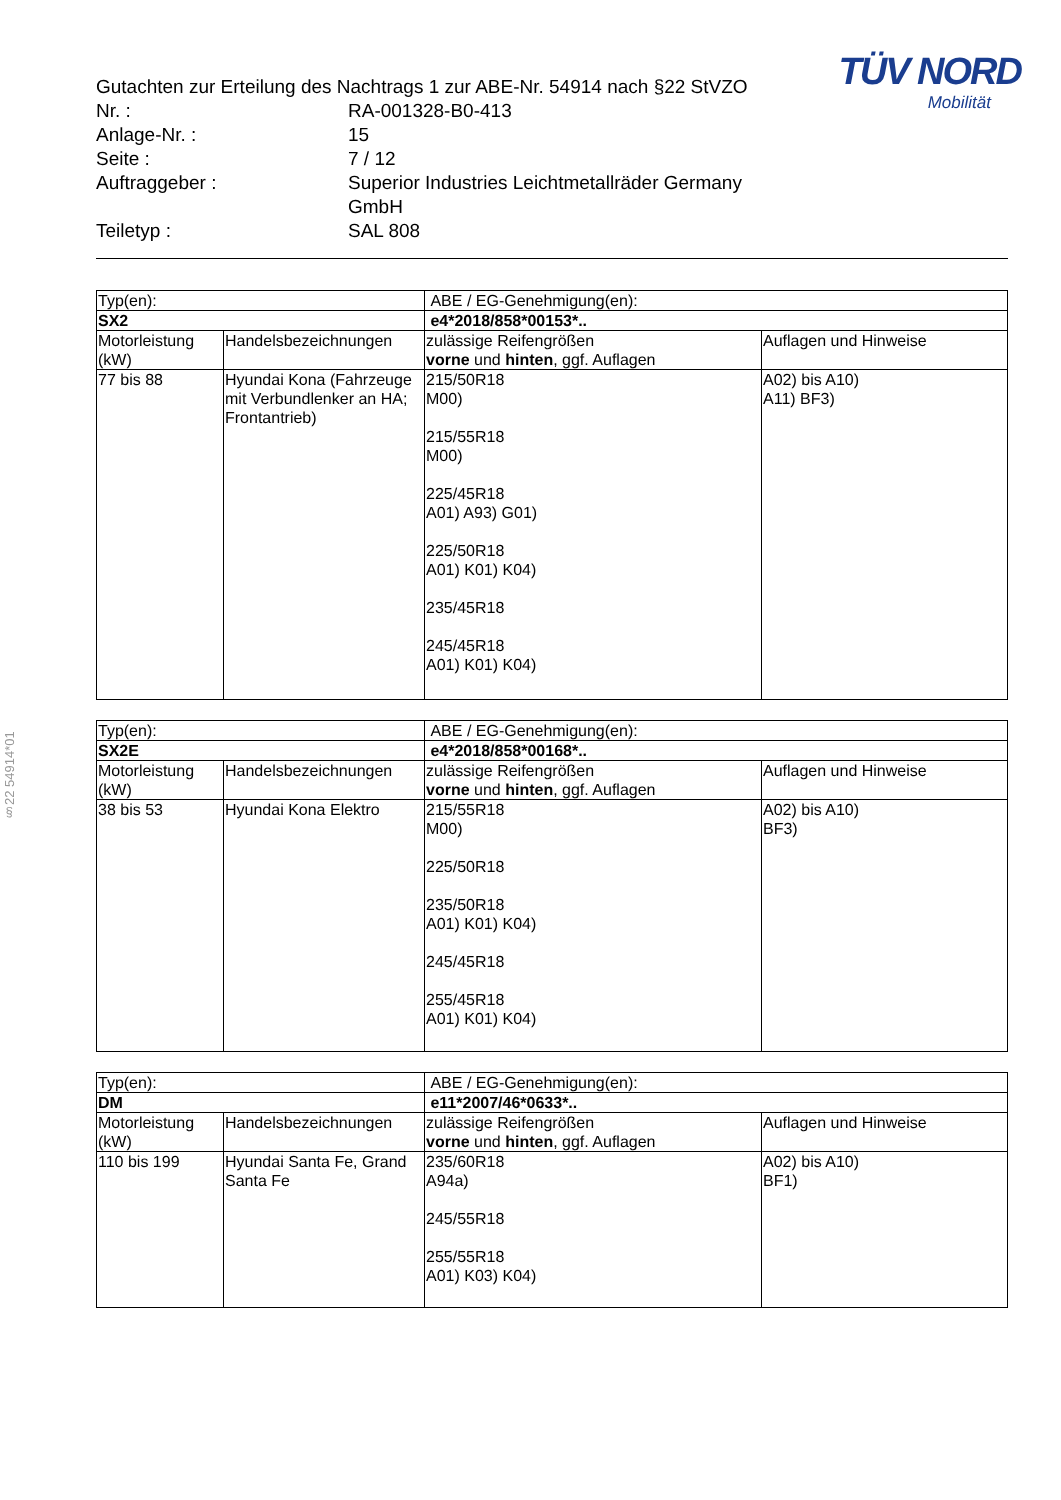§22 54914*01
| Gutachten zur Erteilung des Nachtrags 1 zur ABE-Nr. 54914 nach §22 StVZO | |
| Nr. : | RA-001328-B0-413 |
| Anlage-Nr. : | 15 |
| Seite : | 7 / 12 |
| Auftraggeber : | Superior Industries Leichtmetallräder Germany GmbH |
| Teiletyp : | SAL 808 |
TÜV NORD
Mobilität
| Typ(en): | | ABE / EG-Genehmigung(en): | |
| SX2 | | e4*2018/858*00153*.. | |
| Motorleistung (kW) | Handelsbezeichnungen | zulässige Reifengrößen vorne und hinten , ggf. Auflagen | Auflagen und Hinweise |
| 77 bis 88 | Hyundai Kona (Fahrzeuge mit Verbundlenker an HA; Frontantrieb) | 215/50R18 M00) 215/55R18 M00) 225/45R18 A01) A93) G01) 225/50R18 A01) K01) K04) 235/45R18 245/45R18 A01) K01) K04) | A02) bis A10) A11) BF3) |
| Typ(en): | | ABE / EG-Genehmigung(en): | |
| SX2E | | e4*2018/858*00168*.. | |
| Motorleistung (kW) | Handelsbezeichnungen | zulässige Reifengrößen vorne und hinten , ggf. Auflagen | Auflagen und Hinweise |
| 38 bis 53 | Hyundai Kona Elektro | 215/55R18 M00) 225/50R18 235/50R18 A01) K01) K04) 245/45R18 255/45R18 A01) K01) K04) | A02) bis A10) BF3) |
| Typ(en): | | ABE / EG-Genehmigung(en): | |
| DM | | e11*2007/46*0633*.. | |
| Motorleistung (kW) | Handelsbezeichnungen | zulässige Reifengrößen vorne und hinten , ggf. Auflagen | Auflagen und Hinweise |
| 110 bis 199 | Hyundai Santa Fe, Grand Santa Fe | 235/60R18 A94a) 245/55R18 255/55R18 A01) K03) K04) | A02) bis A10) BF1) |